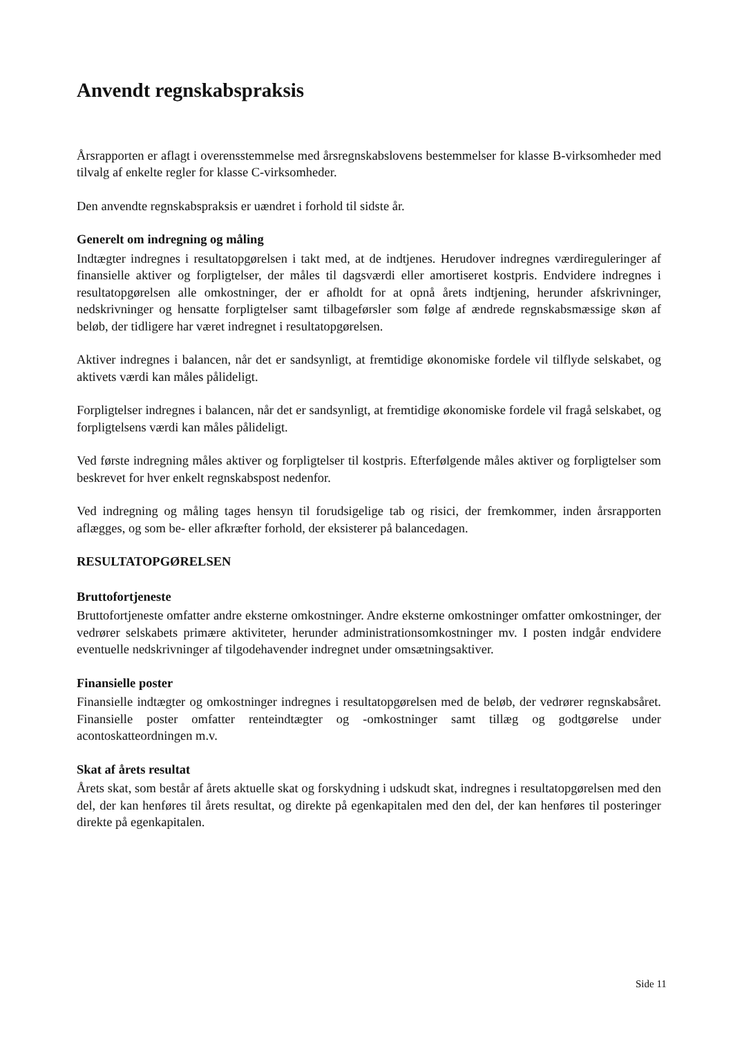Anvendt regnskabspraksis
Årsrapporten er aflagt i overensstemmelse med årsregnskabslovens bestemmelser for klasse B-virksomheder med tilvalg af enkelte regler for klasse C-virksomheder.
Den anvendte regnskabspraksis er uændret i forhold til sidste år.
Generelt om indregning og måling
Indtægter indregnes i resultatopgørelsen i takt med, at de indtjenes. Herudover indregnes værdireguleringer af finansielle aktiver og forpligtelser, der måles til dagsværdi eller amortiseret kostpris. Endvidere indregnes i resultatopgørelsen alle omkostninger, der er afholdt for at opnå årets indtjening, herunder afskrivninger, nedskrivninger og hensatte forpligtelser samt tilbageførsler som følge af ændrede regnskabsmæssige skøn af beløb, der tidligere har været indregnet i resultatopgørelsen.
Aktiver indregnes i balancen, når det er sandsynligt, at fremtidige økonomiske fordele vil tilflyde selskabet, og aktivets værdi kan måles pålideligt.
Forpligtelser indregnes i balancen, når det er sandsynligt, at fremtidige økonomiske fordele vil fragå selskabet, og forpligtelsens værdi kan måles pålideligt.
Ved første indregning måles aktiver og forpligtelser til kostpris. Efterfølgende måles aktiver og forpligtelser som beskrevet for hver enkelt regnskabspost nedenfor.
Ved indregning og måling tages hensyn til forudsigelige tab og risici, der fremkommer, inden årsrapporten aflægges, og som be- eller afkræfter forhold, der eksisterer på balancedagen.
RESULTATOPGØRELSEN
Bruttofortjeneste
Bruttofortjeneste omfatter andre eksterne omkostninger. Andre eksterne omkostninger omfatter omkostninger, der vedrører selskabets primære aktiviteter, herunder administrationsomkostninger mv. I posten indgår endvidere eventuelle nedskrivninger af tilgodehavender indregnet under omsætningsaktiver.
Finansielle poster
Finansielle indtægter og omkostninger indregnes i resultatopgørelsen med de beløb, der vedrører regnskabsåret. Finansielle poster omfatter renteindtægter og -omkostninger samt tillæg og godtgørelse under acontoskatteordningen m.v.
Skat af årets resultat
Årets skat, som består af årets aktuelle skat og forskydning i udskudt skat, indregnes i resultatopgørelsen med den del, der kan henføres til årets resultat, og direkte på egenkapitalen med den del, der kan henføres til posteringer direkte på egenkapitalen.
Side 11